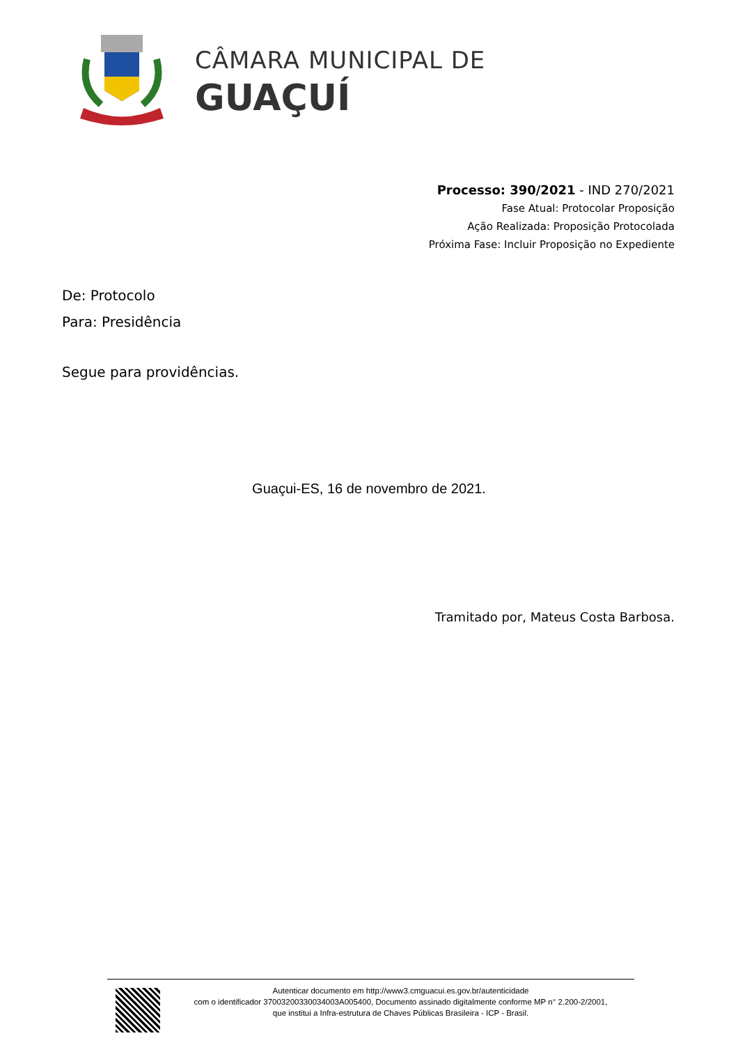CÂMARA MUNICIPAL DE
GUAÇUÍ
Processo: 390/2021 - IND 270/2021
Fase Atual: Protocolar Proposição
Ação Realizada: Proposição Protocolada
Próxima Fase: Incluir Proposição no Expediente
De: Protocolo
Para: Presidência
Segue para providências.
Guaçui-ES, 16 de novembro de 2021.
Tramitado por, Mateus Costa Barbosa.
Autenticar documento em http://www3.cmguacui.es.gov.br/autenticidade
com o identificador 37003200330034003A005400, Documento assinado digitalmente conforme MP n° 2.200-2/2001,
que institui a Infra-estrutura de Chaves Públicas Brasileira - ICP - Brasil.